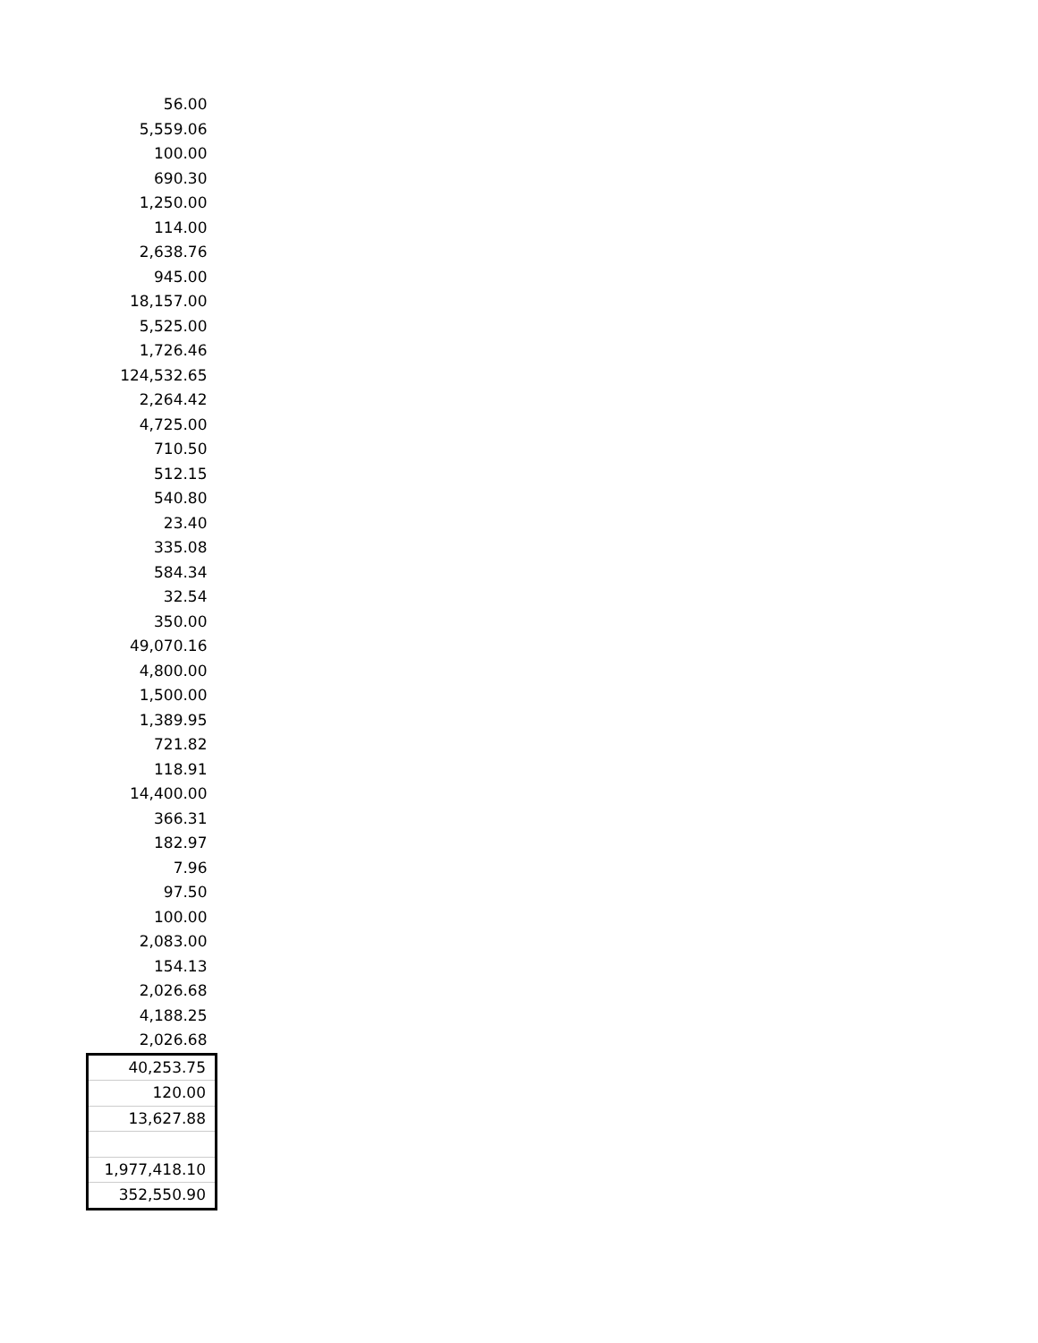| 56.00 |
| 5,559.06 |
| 100.00 |
| 690.30 |
| 1,250.00 |
| 114.00 |
| 2,638.76 |
| 945.00 |
| 18,157.00 |
| 5,525.00 |
| 1,726.46 |
| 124,532.65 |
| 2,264.42 |
| 4,725.00 |
| 710.50 |
| 512.15 |
| 540.80 |
| 23.40 |
| 335.08 |
| 584.34 |
| 32.54 |
| 350.00 |
| 49,070.16 |
| 4,800.00 |
| 1,500.00 |
| 1,389.95 |
| 721.82 |
| 118.91 |
| 14,400.00 |
| 366.31 |
| 182.97 |
| 7.96 |
| 97.50 |
| 100.00 |
| 2,083.00 |
| 154.13 |
| 2,026.68 |
| 4,188.25 |
| 2,026.68 |
| 40,253.75 |
| 120.00 |
| 13,627.88 |
| 1,977,418.10 |
| 352,550.90 |